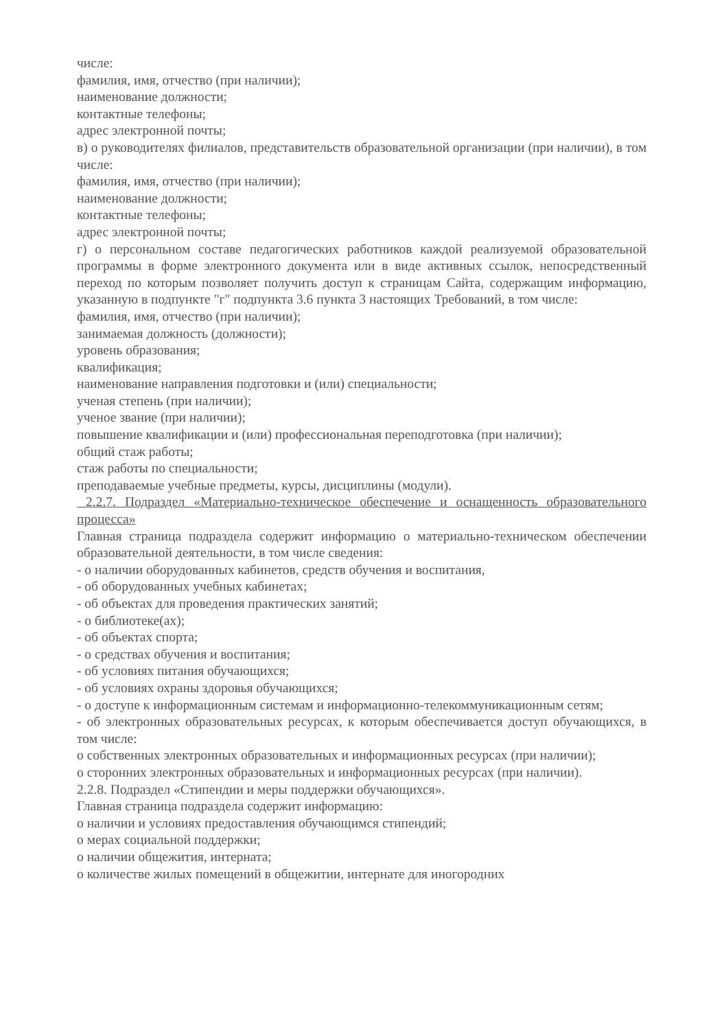числе:
фамилия, имя, отчество (при наличии);
наименование должности;
контактные телефоны;
адрес электронной почты;
в) о руководителях филиалов, представительств образовательной организации (при наличии), в том числе:
фамилия, имя, отчество (при наличии);
наименование должности;
контактные телефоны;
адрес электронной почты;
г) о персональном составе педагогических работников каждой реализуемой образовательной программы в форме электронного документа или в виде активных ссылок, непосредственный переход по которым позволяет получить доступ к страницам Сайта, содержащим информацию, указанную в подпункте "г" подпункта 3.6 пункта 3 настоящих Требований, в том числе:
фамилия, имя, отчество (при наличии);
занимаемая должность (должности);
уровень образования;
квалификация;
наименование направления подготовки и (или) специальности;
ученая степень (при наличии);
ученое звание (при наличии);
повышение квалификации и (или) профессиональная переподготовка (при наличии);
общий стаж работы;
стаж работы по специальности;
преподаваемые учебные предметы, курсы, дисциплины (модули).
2.2.7. Подраздел «Материально-техническое обеспечение и оснащенность образовательного процесса»
Главная страница подраздела содержит информацию о материально-техническом обеспечении образовательной деятельности, в том числе сведения:
- о наличии оборудованных кабинетов, средств обучения и воспитания,
- об оборудованных учебных кабинетах;
- об объектах для проведения практических занятий;
- о библиотеке(ах);
- об объектах спорта;
- о средствах обучения и воспитания;
- об условиях питания обучающихся;
- об условиях охраны здоровья обучающихся;
- о доступе к информационным системам и информационно-телекоммуникационным сетям;
- об электронных образовательных ресурсах, к которым обеспечивается доступ обучающихся, в том числе:
о собственных электронных образовательных и информационных ресурсах (при наличии);
о сторонних электронных образовательных и информационных ресурсах (при наличии).
2.2.8. Подраздел «Стипендии и меры поддержки обучающихся».
Главная страница подраздела содержит информацию:
о наличии и условиях предоставления обучающимся стипендий;
о мерах социальной поддержки;
о наличии общежития, интерната;
о количестве жилых помещений в общежитии, интернате для иногородних